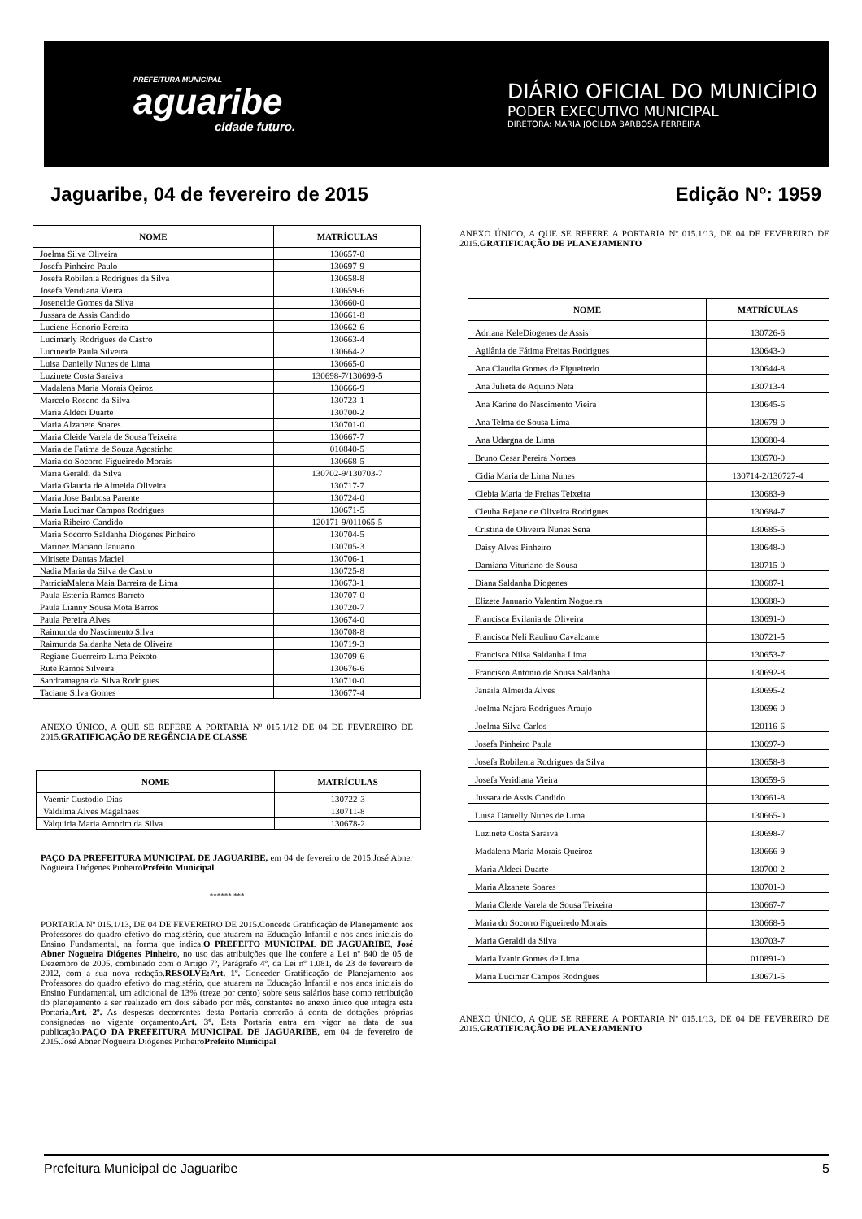PREFEITURA MUNICIPAL
aguaribe
cidade futuro.
DIÁRIO OFICIAL DO MUNICÍPIO
PODER EXECUTIVO MUNICIPAL
DIRETORA: MARIA JOCILDA BARBOSA FERREIRA
Jaguaribe, 04 de fevereiro de 2015 Edição Nº: 1959
| NOME | MATRÍCULAS |
| --- | --- |
| Joelma Silva Oliveira | 130657-0 |
| Josefa Pinheiro Paulo | 130697-9 |
| Josefa Robilenia Rodrigues da Silva | 130658-8 |
| Josefa Veridiana Vieira | 130659-6 |
| Joseneide Gomes da Silva | 130660-0 |
| Jussara de Assis Candido | 130661-8 |
| Luciene Honorio Pereira | 130662-6 |
| Lucimarly Rodrigues de Castro | 130663-4 |
| Lucineide Paula Silveira | 130664-2 |
| Luisa Danielly Nunes de Lima | 130665-0 |
| Luzinete Costa Saraiva | 130698-7/130699-5 |
| Madalena Maria Morais Qeiroz | 130666-9 |
| Marcelo Roseno da Silva | 130723-1 |
| Maria Aldeci Duarte | 130700-2 |
| Maria Alzanete Soares | 130701-0 |
| Maria Cleide Varela de Sousa Teixeira | 130667-7 |
| Maria de Fatima de Souza Agostinho | 010840-5 |
| Maria do Socorro Figueiredo Morais | 130668-5 |
| Maria Geraldi da Silva | 130702-9/130703-7 |
| Maria Glaucia de Almeida Oliveira | 130717-7 |
| Maria Jose Barbosa Parente | 130724-0 |
| Maria Lucimar Campos Rodrigues | 130671-5 |
| Maria Ribeiro Candido | 120171-9/011065-5 |
| Maria Socorro Saldanha Diogenes Pinheiro | 130704-5 |
| Marinez Mariano Januario | 130705-3 |
| Mirisete Dantas Maciel | 130706-1 |
| Nadia Maria da Silva de Castro | 130725-8 |
| PatriciaMalena Maia Barreira de Lima | 130673-1 |
| Paula Estenia Ramos Barreto | 130707-0 |
| Paula Lianny Sousa Mota Barros | 130720-7 |
| Paula Pereira Alves | 130674-0 |
| Raimunda do Nascimento Silva | 130708-8 |
| Raimunda Saldanha Neta de Oliveira | 130719-3 |
| Regiane Guerreiro Lima Peixoto | 130709-6 |
| Rute Ramos Silveira | 130676-6 |
| Sandramagna da Silva Rodrigues | 130710-0 |
| Taciane Silva Gomes | 130677-4 |
ANEXO ÚNICO, A QUE SE REFERE A PORTARIA Nº 015.1/12 DE 04 DE FEVEREIRO DE 2015.GRATIFICAÇÃO DE REGÊNCIA DE CLASSE
| NOME | MATRÍCULAS |
| --- | --- |
| Vaemir Custodio Dias | 130722-3 |
| Valdilma Alves Magalhaes | 130711-8 |
| Valquiria Maria Amorim da Silva | 130678-2 |
PAÇO DA PREFEITURA MUNICIPAL DE JAGUARIBE, em 04 de fevereiro de 2015.José Abner Nogueira Diógenes PinheiroPrefeito Municipal
****** ***
PORTARIA Nº 015.1/13, DE 04 DE FEVEREIRO DE 2015.Concede Gratificação de Planejamento aos Professores do quadro efetivo do magistério, que atuarem na Educação Infantil e nos anos iniciais do Ensino Fundamental, na forma que indica.O PREFEITO MUNICIPAL DE JAGUARIBE, José Abner Nogueira Diógenes Pinheiro, no uso das atribuições que lhe confere a Lei nº 840 de 05 de Dezembro de 2005, combinado com o Artigo 7º, Parágrafo 4º, da Lei nº 1.081, de 23 de fevereiro de 2012, com a sua nova redação.RESOLVE:Art. 1º. Conceder Gratificação de Planejamento aos Professores do quadro efetivo do magistério, que atuarem na Educação Infantil e nos anos iniciais do Ensino Fundamental, um adicional de 13% (treze por cento) sobre seus salários base como retribuição do planejamento a ser realizado em dois sábado por mês, constantes no anexo único que integra esta Portaria.Art. 2º. As despesas decorrentes desta Portaria correrão à conta de dotações próprias consignadas no vigente orçamento.Art. 3º. Esta Portaria entra em vigor na data de sua publicação.PAÇO DA PREFEITURA MUNICIPAL DE JAGUARIBE, em 04 de fevereiro de 2015.José Abner Nogueira Diógenes PinheiroPrefeito Municipal
ANEXO ÚNICO, A QUE SE REFERE A PORTARIA Nº 015.1/13, DE 04 DE FEVEREIRO DE 2015.GRATIFICAÇÃO DE PLANEJAMENTO
| NOME | MATRÍCULAS |
| --- | --- |
| Adriana KeleDiogenes de Assis | 130726-6 |
| Agilânia de Fátima Freitas Rodrigues | 130643-0 |
| Ana Claudia Gomes de Figueiredo | 130644-8 |
| Ana Julieta de Aquino Neta | 130713-4 |
| Ana Karine do Nascimento Vieira | 130645-6 |
| Ana Telma de Sousa Lima | 130679-0 |
| Ana Udargna de Lima | 130680-4 |
| Bruno Cesar Pereira Noroes | 130570-0 |
| Cidia Maria de Lima Nunes | 130714-2/130727-4 |
| Clebia Maria de Freitas Teixeira | 130683-9 |
| Cleuba Rejane de Oliveira Rodrigues | 130684-7 |
| Cristina de Oliveira Nunes Sena | 130685-5 |
| Daisy Alves Pinheiro | 130648-0 |
| Damiana Vituriano de Sousa | 130715-0 |
| Diana Saldanha Diogenes | 130687-1 |
| Elizete Januario Valentim Nogueira | 130688-0 |
| Francisca Evilania de Oliveira | 130691-0 |
| Francisca Neli Raulino Cavalcante | 130721-5 |
| Francisca Nilsa Saldanha Lima | 130653-7 |
| Francisco Antonio de Sousa Saldanha | 130692-8 |
| Janaila Almeida Alves | 130695-2 |
| Joelma Najara Rodrigues Araujo | 130696-0 |
| Joelma Silva Carlos | 120116-6 |
| Josefa Pinheiro Paula | 130697-9 |
| Josefa Robilenia Rodrigues da Silva | 130658-8 |
| Josefa Veridiana Vieira | 130659-6 |
| Jussara de Assis Candido | 130661-8 |
| Luisa Danielly Nunes de Lima | 130665-0 |
| Luzinete Costa Saraiva | 130698-7 |
| Madalena Maria Morais Queiroz | 130666-9 |
| Maria Aldeci Duarte | 130700-2 |
| Maria Alzanete Soares | 130701-0 |
| Maria Cleide Varela de Sousa Teixeira | 130667-7 |
| Maria do Socorro Figueiredo Morais | 130668-5 |
| Maria Geraldi da Silva | 130703-7 |
| Maria Ivanir Gomes de Lima | 010891-0 |
| Maria Lucimar Campos Rodrigues | 130671-5 |
ANEXO ÚNICO, A QUE SE REFERE A PORTARIA Nº 015.1/13, DE 04 DE FEVEREIRO DE 2015.GRATIFICAÇÃO DE PLANEJAMENTO
Prefeitura Municipal de Jaguaribe 5